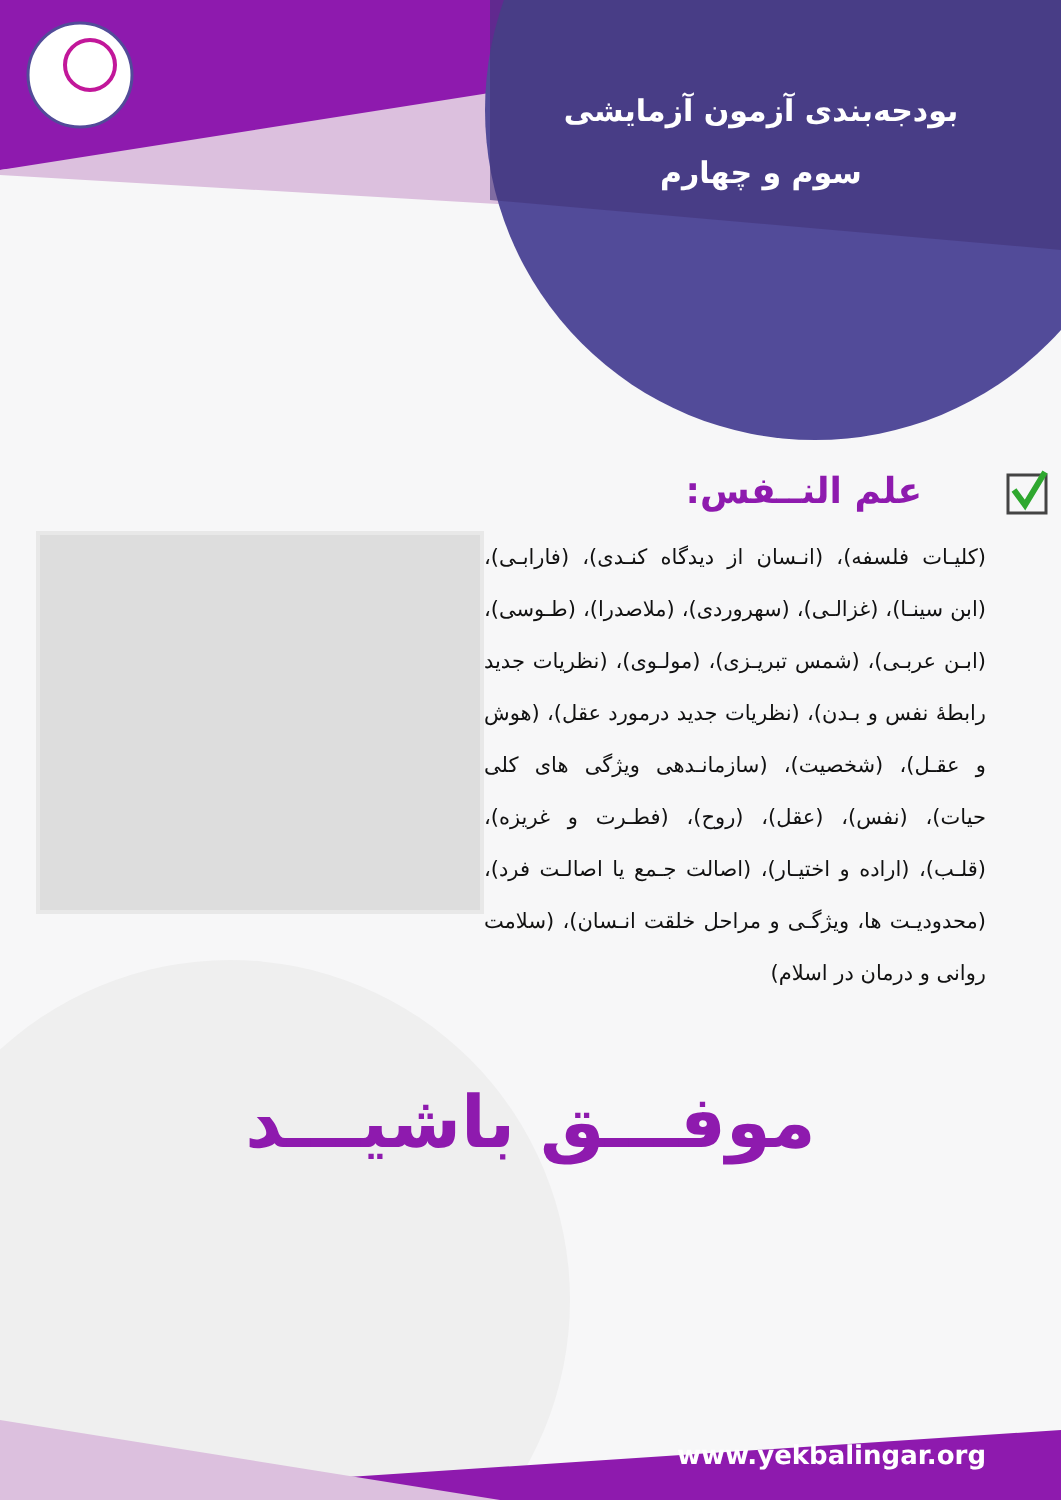بودجه‌بندی آزمون آزمایشی
سوم و چهارم
علم النــفس:
(کلیـات فلسفه)، (انـسان از دیدگاه کنـدی)، (فارابـی)، (ابن سینـا)، (غزالـی)، (سهروردی)، (ملاصدرا)، (طـوسی)، (ابـن عربـی)، (شمس تبریـزی)، (مولـوی)، (نظریات جدید رابطهٔ نفس و بـدن)، (نظریات جدید درمورد عقل)، (هوش و عقـل)، (شخصیت)، (سازمانـدهی ویژگی های کلی حیات)، (نفس)، (عقل)، (روح)، (فطـرت و غریزه)، (قلـب)، (اراده و اختیـار)، (اصالت جـمع یا اصالـت فرد)، (محدودیـت ها، ویژگـی و مراحل خلقت انـسان)، (سلامت روانی و درمان در اسلام)
موفـــق باشیـــد
www.yekbalingar.org